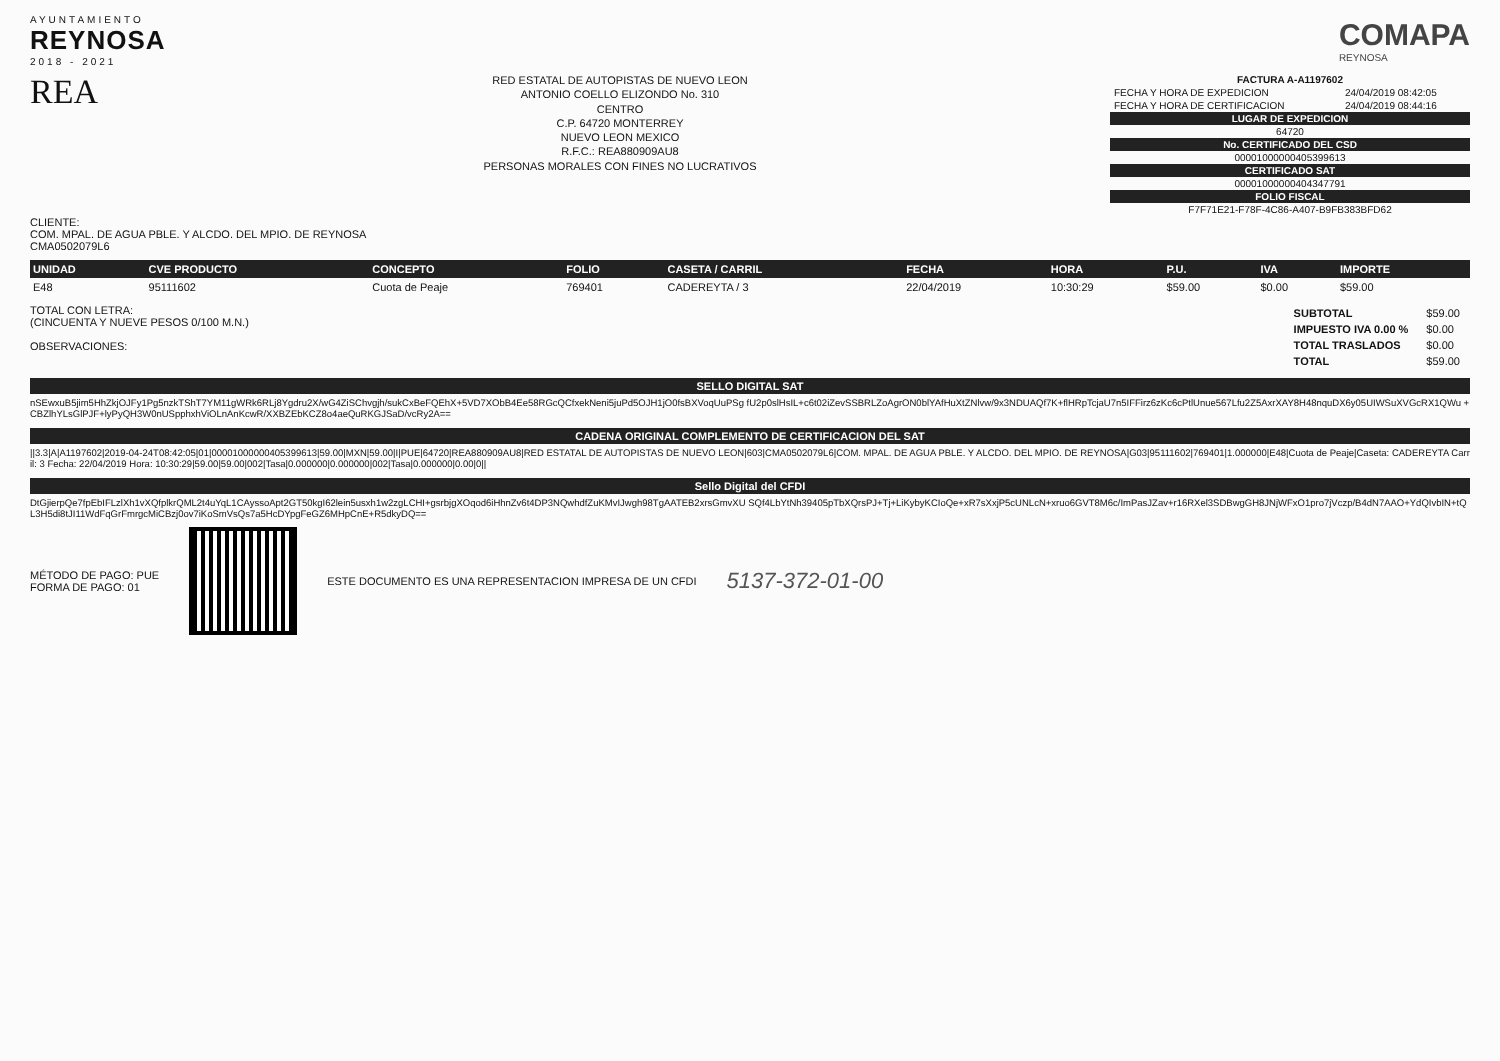AYUNTAMIENTO
REYNOSA
2018 - 2021
COMAPA
REYNOSA
REA
RED ESTATAL DE AUTOPISTAS DE NUEVO LEON
ANTONIO COELLO ELIZONDO No. 310
CENTRO
C.P. 64720 MONTERREY
NUEVO LEON MEXICO
R.F.C.: REA880909AU8
PERSONAS MORALES CON FINES NO LUCRATIVOS
| FACTURA A-A1197602 | |
| FECHA Y HORA DE EXPEDICION | 24/04/2019 08:42:05 |
| FECHA Y HORA DE CERTIFICACION | 24/04/2019 08:44:16 |
| LUGAR DE EXPEDICION | |
| 64720 | |
| No. CERTIFICADO DEL CSD | |
| 00001000000405399613 | |
| CERTIFICADO SAT | |
| 00001000000404347791 | |
| FOLIO FISCAL | |
| F7F71E21-F78F-4C86-A407-B9FB383BFD62 | |
CLIENTE:
COM. MPAL. DE AGUA PBLE. Y ALCDO. DEL MPIO. DE REYNOSA
CMA0502079L6
| UNIDAD | CVE PRODUCTO | CONCEPTO | FOLIO | CASETA / CARRIL | FECHA | HORA | P.U. | IVA | IMPORTE |
| --- | --- | --- | --- | --- | --- | --- | --- | --- | --- |
| E48 | 95111602 | Cuota de Peaje | 769401 | CADEREYTA / 3 | 22/04/2019 | 10:30:29 | $59.00 | $0.00 | $59.00 |
TOTAL CON LETRA:
(CINCUENTA Y NUEVE PESOS 0/100 M.N.)
OBSERVACIONES:
| SUBTOTAL | $59.00 |
| IMPUESTO IVA 0.00 % | $0.00 |
| TOTAL TRASLADOS | $0.00 |
| TOTAL | $59.00 |
SELLO DIGITAL SAT
nSEwxuB5jim5HhZkjOJFy1Pg5nzkTShT7YM11gWRk6RLj8Ygdru2X/wG4ZiSChvgjh/sukCxBeFQEhX+5VD7XObB4Ee58RGcQCfxekNeni5juPd5OJH1jO0fsBXVoqUuPSg fU2p0slHsIL+c6t02iZevSSBRLZoAgrON0blYAfHuXtZNlvw/9x3NDUAQf7K+flHRpTcjaU7n5IFFirz6zKc6cPtlUnue567Lfu2Z5AxrXAY8H48nquDX6y05UIWSuXVGcRX1QWu +CBZlhYLsGlPJF+lyPyQH3W0nUSpphxhViOLnAnKcwR/XXBZEbKCZ8o4aeQuRKGJSaD/vcRy2A==
CADENA ORIGINAL COMPLEMENTO DE CERTIFICACION DEL SAT
||3.3|A|A1197602|2019-04-24T08:42:05|01|00001000000405399613|59.00|MXN|59.00|I|PUE|64720|REA880909AU8|RED ESTATAL DE AUTOPISTAS DE NUEVO LEON|603|CMA0502079L6|COM. MPAL. DE AGUA PBLE. Y ALCDO. DEL MPIO. DE REYNOSA|G03|95111602|769401|1.000000|E48|Cuota de Peaje|Caseta: CADEREYTA Carril: 3 Fecha: 22/04/2019 Hora: 10:30:29|59.00|59.00|002|Tasa|0.000000|0.000000|002|Tasa|0.000000|0.00|0||
Sello Digital del CFDI
DtGjierpQe7fpEbIFLzlXh1vXQfplkrQML2t4uYqL1CAyssoApt2GT50kgI62lein5usxh1w2zgLCHI+gsrbjgXOqod6iHhnZv6t4DP3NQwhdfZuKMvIJwgh98TgAATEB2xrsGmvXU SQf4LbYtNh39405pTbXQrsPJ+Tj+LiKybyKCIoQe+xR7sXxjP5cUNLcN+xruo6GVT8M6c/ImPasJZav+r16RXel3SDBwgGH8JNjWFxO1pro7jVczp/B4dN7AAO+YdQIvbIN+tQ L3H5di8tJI11WdFqGrFmrgcMiCBzj0ov7iKoSmVsQs7a5HcDYpgFeGZ6MHpCnE+R5dkyDQ==
MÉTODO DE PAGO: PUE
FORMA DE PAGO: 01
ESTE DOCUMENTO ES UNA REPRESENTACION IMPRESA DE UN CFDI
5137-372-01-00